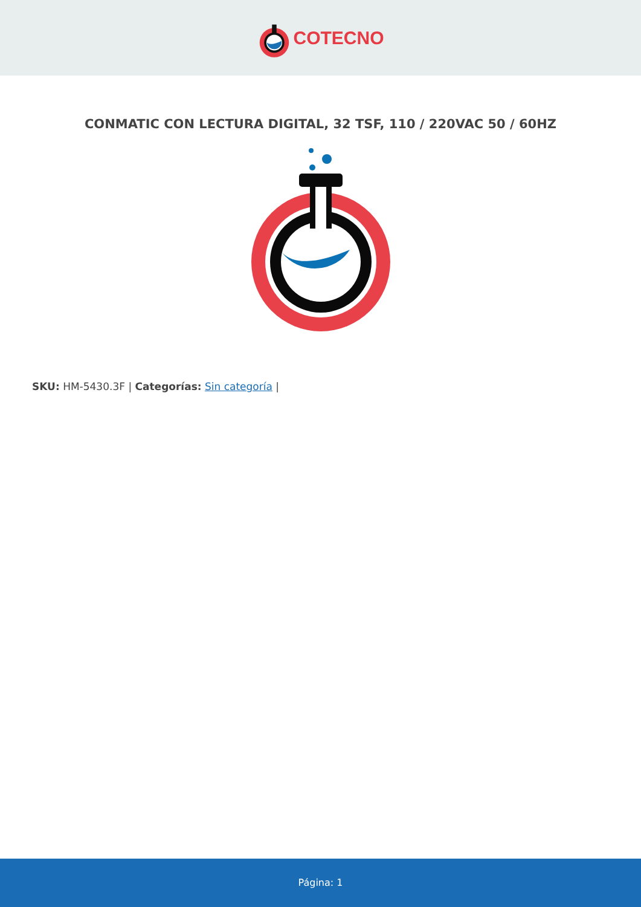COTECNO
CONMATIC CON LECTURA DIGITAL, 32 TSF, 110 / 220VAC 50 / 60HZ
SKU: HM-5430.3F | Categorías: Sin categoría |
Página: 1